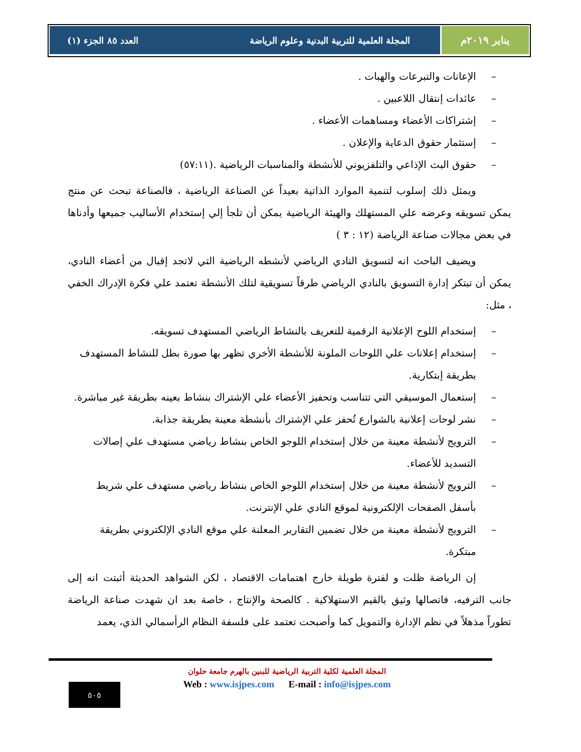يناير ٢٠١٩م المجلة العلمية للتربية البدنية وعلوم الرياضة العدد ٨٥ الجزء (١)
– الإعانات والتبرعات والهبات .
– عائدات إنتقال اللاعبين .
– إشتراكات الأعضاء ومساهمات الأعضاء .
– إستثمار حقوق الدعاية والإعلان .
– حقوق البث الإذاعي والتلفزيوني للأنشطة والمناسبات الرياضية .(٥٧:١١)
ويمثل ذلك إسلوب لتنمية الموارد الذاتية بعيداً عن الصناعة الرياضية ، فالصناعة تبحث عن منتج يمكن تسويقه وعرضه علي المستهلك والهيئة الرياضية يمكن أن تلجأ إلي إستخدام الأساليب جميعها وأدناها في بعض مجالات صناعة الرياضة (١٢ : ٣ )
ويضيف الباحث انه لتسويق النادي الرياضي لأنشطه الرياضية التي لاتجد إقبال من أعضاء النادي، يمكن أن تبتكر إدارة التسويق بالنادي الرياضي طرقاً تسويقية لتلك الأنشطة تعتمد علي فكرة الإدراك الخفي ، مثل:
– إستخدام اللوح الإعلانية الرقمية للتعريف بالنشاط الرياضي المستهدف تسويقه.
– إستخدام إعلانات علي اللوحات الملونة للأنشطة الأخري تظهر بها صورة بطل للنشاط المستهدف بطريقة إبتكارية.
– إستعمال الموسيقي التي تتناسب وتحفيز الأعضاء علي الإشتراك بنشاط بعينه بطريقة غير مباشرة.
– نشر لوحات إعلانية بالشوارع تُحفز علي الإشتراك بأنشطة معينة بطريقة جذابة.
– الترويج لأنشطة معينة من خلال إستخدام اللوجو الخاص بنشاط رياضي مستهدف علي إصالات التسديد للأعضاء.
– الترويج لأنشطة معينة من خلال إستخدام اللوجو الخاص بنشاط رياضي مستهدف علي شريط بأسفل الصفحات الإلكترونية لموقع النادي علي الإنترنت.
– الترويج لأنشطة معينة من خلال تضمين التقارير المعلنة علي موقع النادي الإلكتروني بطريقة مبتكرة.
إن الرياضة ظلت و لفترة طويلة خارج اهتمامات الاقتصاد ، لكن الشواهد الحديثة أثبتت انه إلى جانب الترفيه، فاتصالها وثيق بالقيم الاستهلاكية . كالصحة والإنتاج ، خاصة بعد ان شهدت صناعة الرياضة تطوراً مذهلاً في نظم الإدارة والتمويل كما وأصبحت تعتمد على فلسفة النظام الرأسمالي الذي، يعمد
المجلة العلمية لكلية التربية الرياضية للبنين بالهرم جامعة حلوان
Web : www.isjpes.com E-mail : info@isjpes.com
٥٠٥